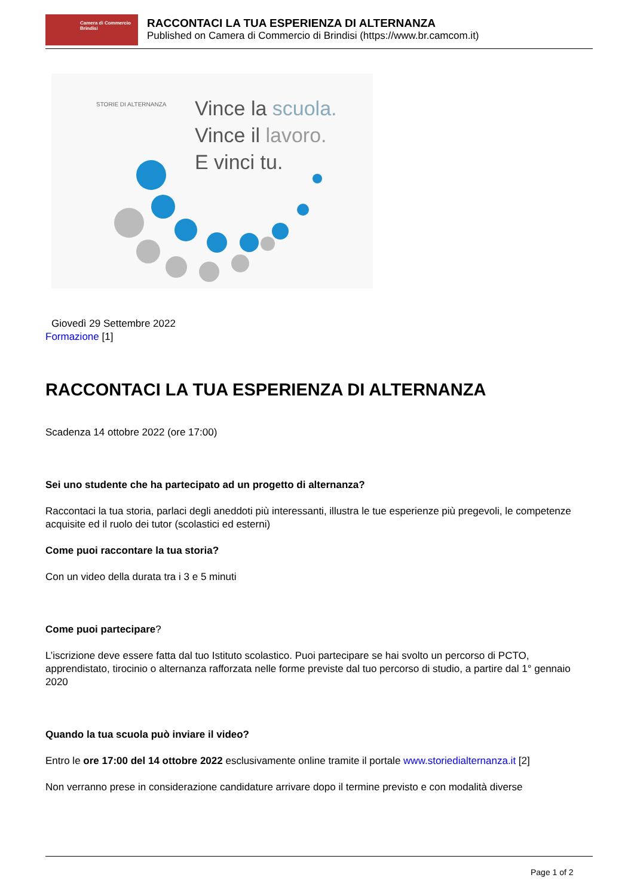Camera di Commercio
Brindisi
RACCONTACI LA TUA ESPERIENZA DI ALTERNANZA
Published on Camera di Commercio di Brindisi (https://www.br.camcom.it)
Vince la scuola.
Vince il lavoro.
E vinci tu.
STORIE DI ALTERNANZA
Giovedì 29 Settembre 2022
Formazione [1]
RACCONTACI LA TUA ESPERIENZA DI ALTERNANZA
Scadenza 14 ottobre 2022 (ore 17:00)
Sei uno studente che ha partecipato ad un progetto di alternanza?
Raccontaci la tua storia, parlaci degli aneddoti più interessanti, illustra le tue esperienze più pregevoli, le competenze acquisite ed il ruolo dei tutor (scolastici ed esterni)
Come puoi raccontare la tua storia?
Con un video della durata tra i 3 e 5 minuti
Come puoi partecipare?
L’iscrizione deve essere fatta dal tuo Istituto scolastico. Puoi partecipare se hai svolto un percorso di PCTO, apprendistato, tirocinio o alternanza rafforzata nelle forme previste dal tuo percorso di studio, a partire dal 1° gennaio 2020
Quando la tua scuola può inviare il video?
Entro le ore 17:00 del 14 ottobre 2022 esclusivamente online tramite il portale www.storiedialternanza.it [2]
Non verranno prese in considerazione candidature arrivare dopo il termine previsto e con modalità diverse
Page 1 of 2